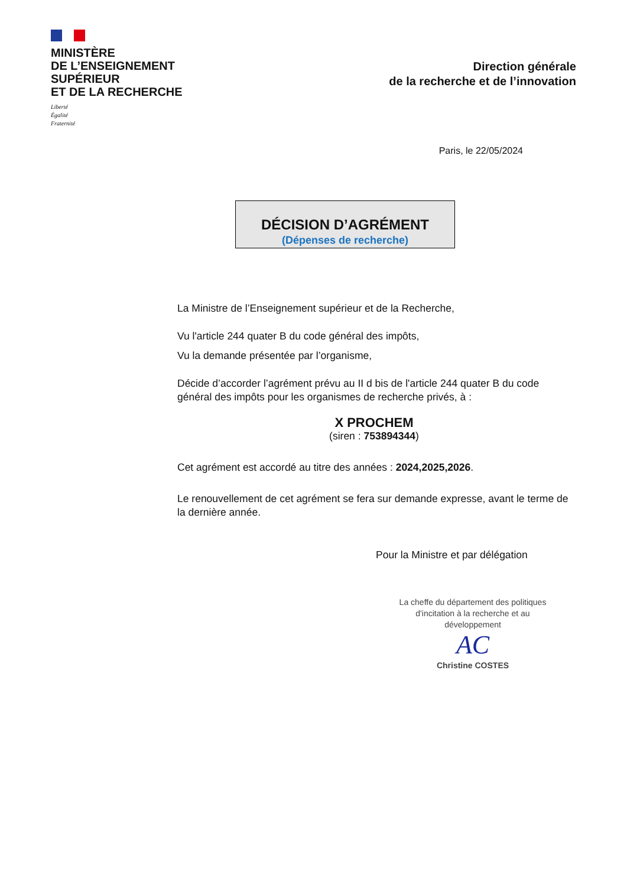MINISTÈRE
DE L’ENSEIGNEMENT
SUPÉRIEUR
ET DE LA RECHERCHE
Liberté
Égalité
Fraternité
Direction générale
de la recherche et de l’innovation
Paris, le 22/05/2024
DÉCISION D’AGRÉMENT
(Dépenses de recherche)
La Ministre de l’Enseignement supérieur et de la Recherche,
Vu l'article 244 quater B du code général des impôts,
Vu la demande présentée par l’organisme,
Décide d’accorder l’agrément prévu au II d bis de l'article 244 quater B du code général des impôts pour les organismes de recherche privés, à :
X PROCHEM
(siren : 753894344)
Cet agrément est accordé au titre des années : 2024,2025,2026.
Le renouvellement de cet agrément se fera sur demande expresse, avant le terme de la dernière année.
Pour la Ministre et par délégation
La cheffe du département des politiques d'incitation à la recherche et au développement
AC
Christine COSTES